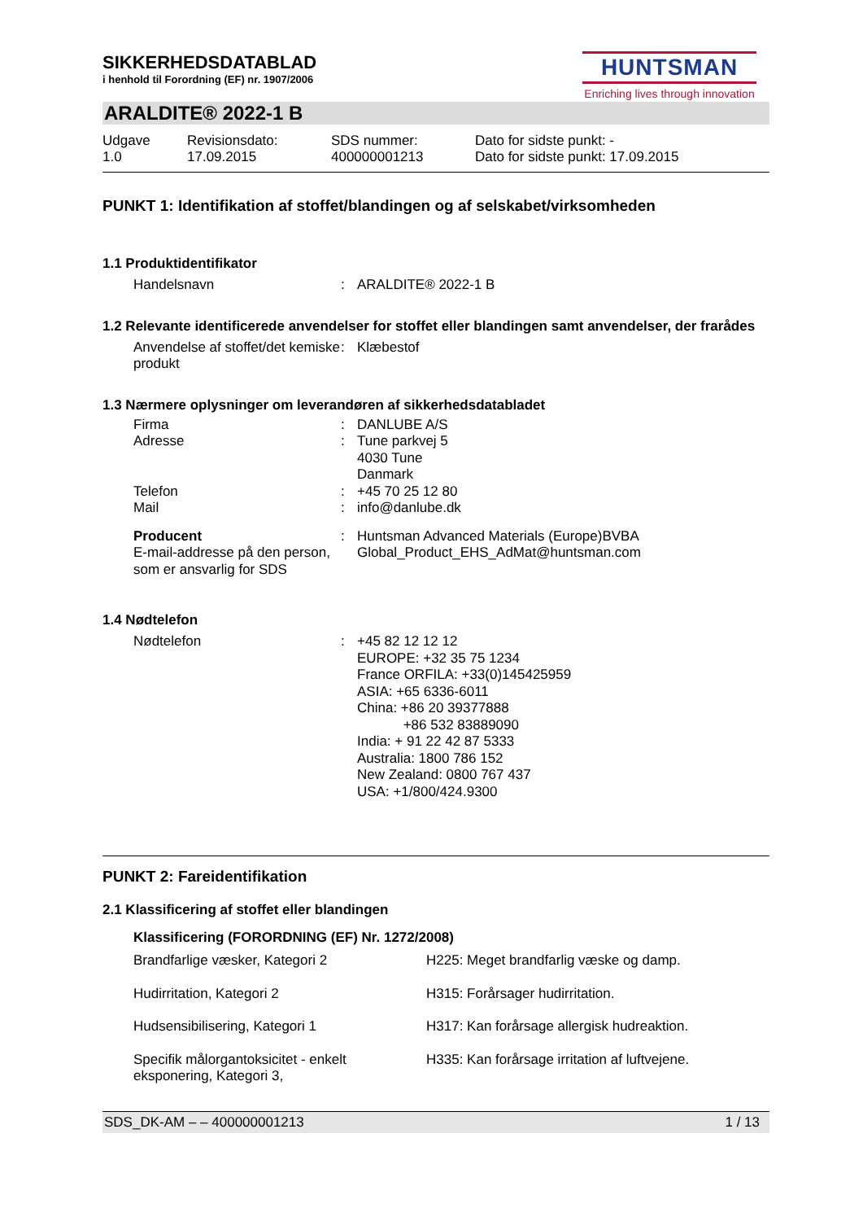HUNTSMAN
Enriching lives through innovation
SIKKERHEDSDATABLAD
i henhold til Forordning (EF) nr. 1907/2006
ARALDITE® 2022-1 B
Udgave
1.0
Revisionsdato:
17.09.2015
SDS nummer:
400000001213
Dato for sidste punkt: -
Dato for sidste punkt: 17.09.2015
PUNKT 1: Identifikation af stoffet/blandingen og af selskabet/virksomheden
1.1 Produktidentifikator
Handelsnavn : ARALDITE® 2022-1 B
1.2 Relevante identificerede anvendelser for stoffet eller blandingen samt anvendelser, der frarådes
Anvendelse af stoffet/det kemiske produkt
: Klæbestof
1.3 Nærmere oplysninger om leverandøren af sikkerhedsdatabladet
Firma : DANLUBE A/S
Adresse : Tune parkvej 5
4030 Tune
Danmark
Telefon : +45 70 25 12 80
Mail : info@danlube.dk
Producent
E-mail-addresse på den person, som er ansvarlig for SDS
: Huntsman Advanced Materials (Europe)BVBA
Global_Product_EHS_AdMat@huntsman.com
1.4 Nødtelefon
Nødtelefon : +45 82 12 12 12
EUROPE: +32 35 75 1234
France ORFILA: +33(0)145425959
ASIA: +65 6336-6011
China: +86 20 39377888
+86 532 83889090
India: + 91 22 42 87 5333
Australia: 1800 786 152
New Zealand: 0800 767 437
USA: +1/800/424.9300
PUNKT 2: Fareidentifikation
2.1 Klassificering af stoffet eller blandingen
Klassificering (FORORDNING (EF) Nr. 1272/2008)
Brandfarlige væsker, Kategori 2 H225: Meget brandfarlig væske og damp.
Hudirritation, Kategori 2 H315: Forårsager hudirritation.
Hudsensibilisering, Kategori 1 H317: Kan forårsage allergisk hudreaktion.
Specifik målorgantoksicitet - enkelt eksponering, Kategori 3,
H335: Kan forårsage irritation af luftvejene.
SDS_DK-AM – – 400000001213 1 / 13